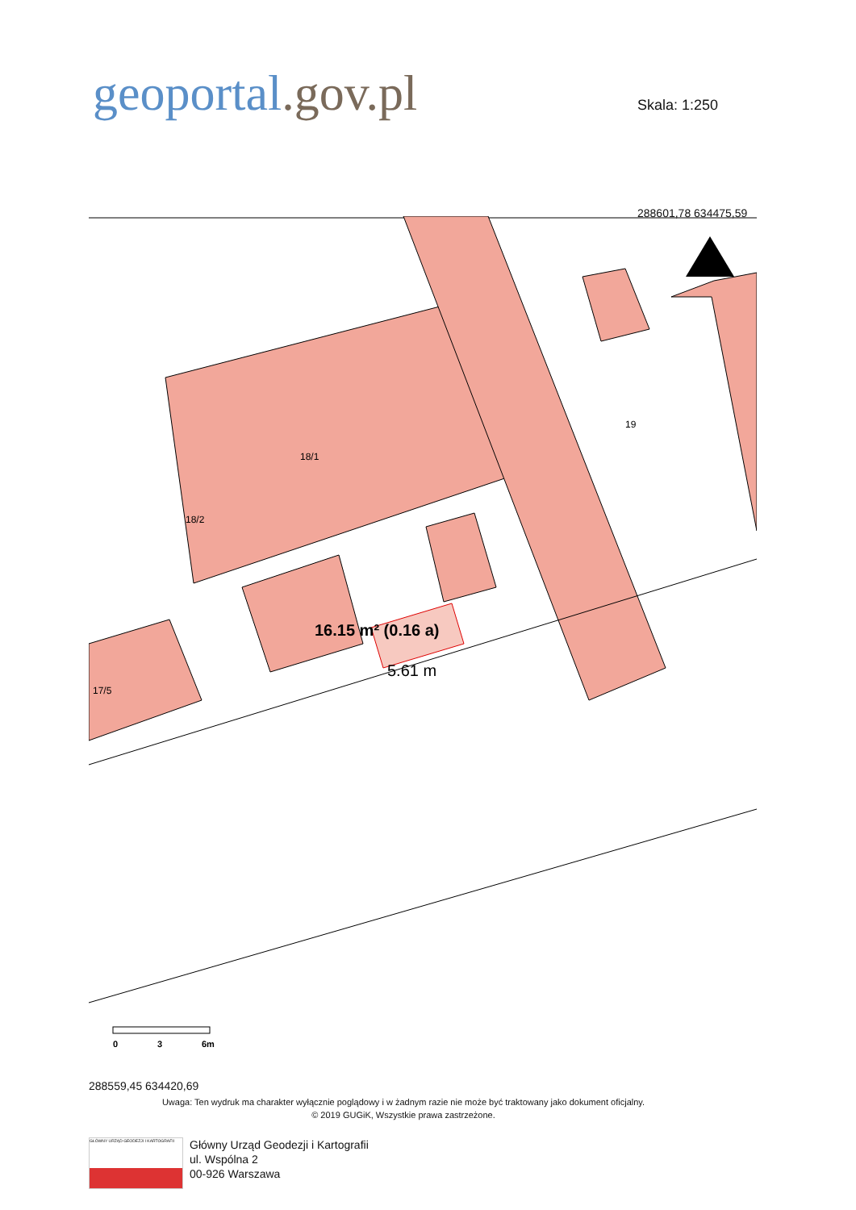geoportal.gov.pl Skala: 1:250
288601,78 634475,59
18/1
19
18/2
17/5
16.15 m² (0.16 a)
5.61 m
0
3
6m
288559,45 634420,69
Uwaga: Ten wydruk ma charakter wyłącznie poglądowy i w żadnym razie nie może być traktowany jako dokument oficjalny.
© 2019 GUGiK, Wszystkie prawa zastrzeżone.
GŁÓWNY URZĄD GEODEZJI I KARTOGRAFII
Główny Urząd Geodezji i Kartografii
ul. Wspólna 2
00-926 Warszawa